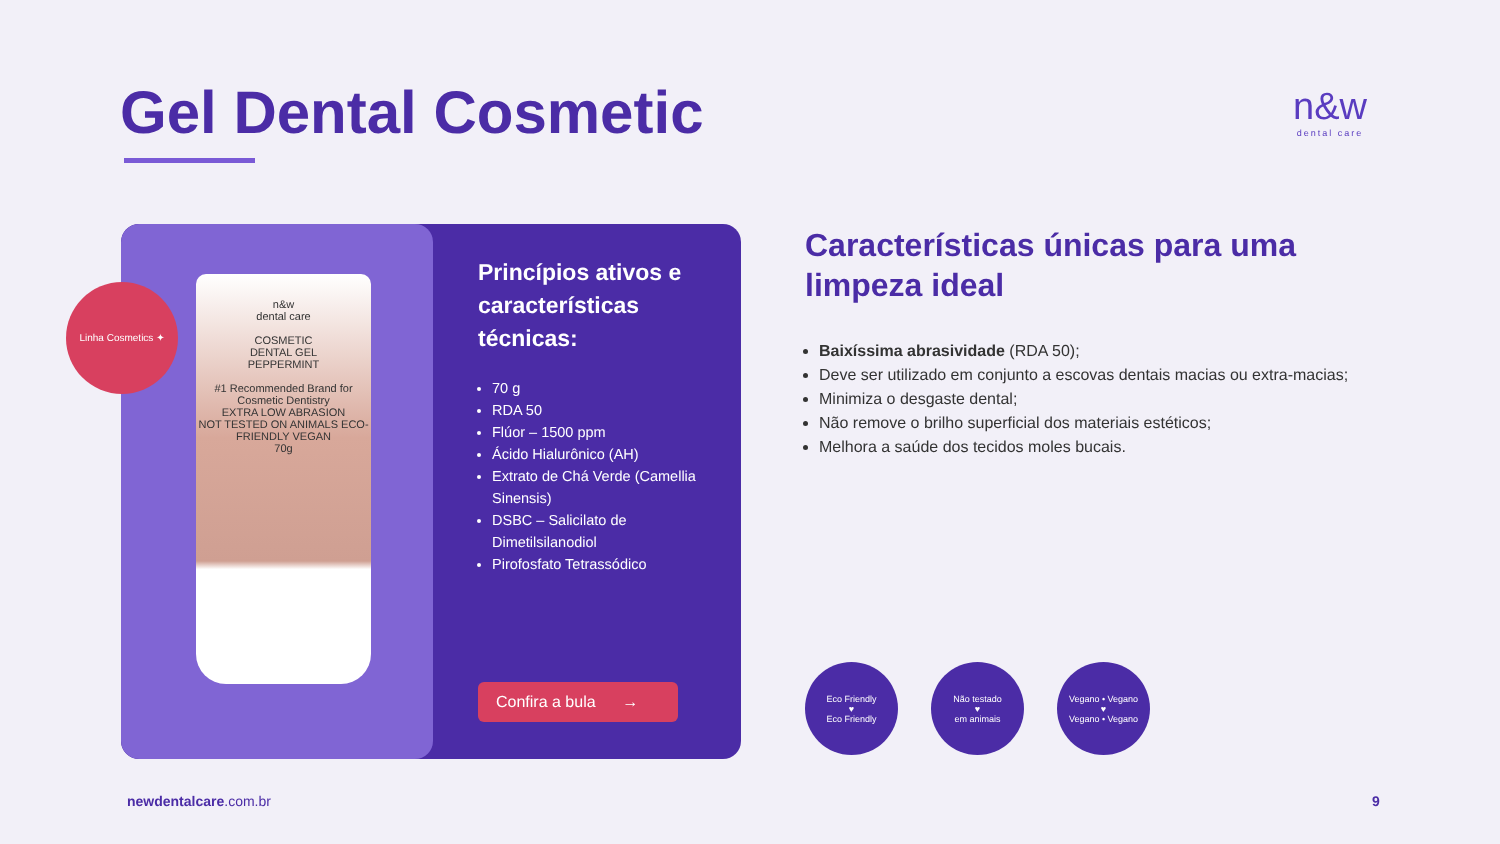Gel Dental Cosmetic
n&w
dental care
n&w
dental care
COSMETIC
DENTAL GEL
PEPPERMINT
#1 Recommended Brand for Cosmetic Dentistry
EXTRA LOW ABRASION
NOT TESTED ON ANIMALS ECO-FRIENDLY VEGAN
70g
Princípios ativos e características técnicas:
70 g
RDA 50
Flúor – 1500 ppm
Ácido Hialurônico (AH)
Extrato de Chá Verde (Camellia Sinensis)
DSBC – Salicilato de Dimetilsilanodiol
Pirofosfato Tetrassódico
Confira a bula →
Linha Cosmetics ✦
Características únicas para uma limpeza ideal
Baixíssima abrasividade (RDA 50);
Deve ser utilizado em conjunto a escovas dentais macias ou extra-macias;
Minimiza o desgaste dental;
Não remove o brilho superficial dos materiais estéticos;
Melhora a saúde dos tecidos moles bucais.
Eco Friendly
♥
Eco Friendly
Não testado
♥
em animais
Vegano • Vegano
♥
Vegano • Vegano
newdentalcare.com.br 9